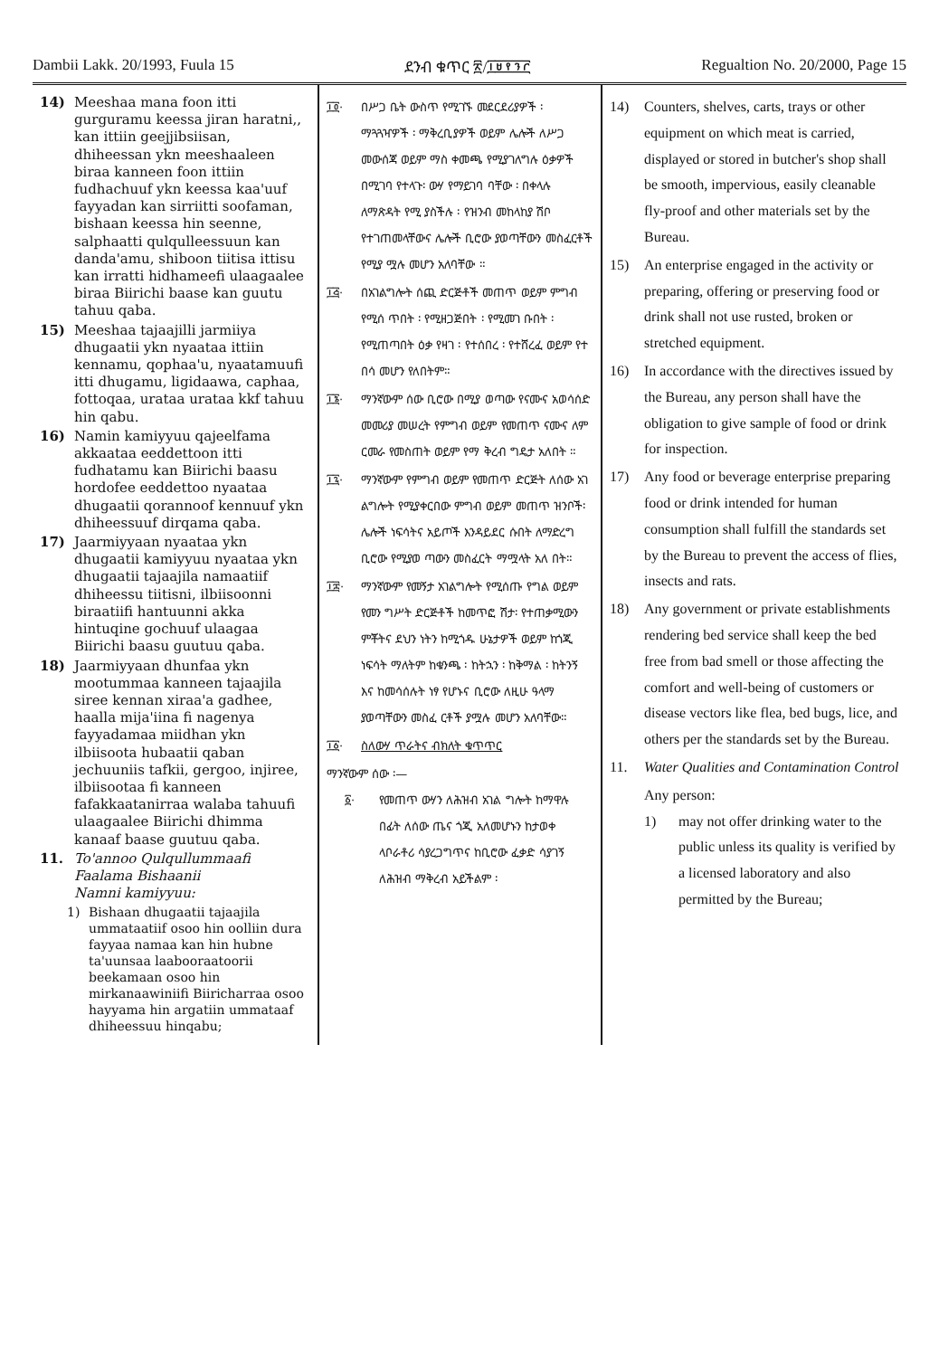Dambii Lakk. 20/1993, Fuula 15 ደንብ ቁጥር ፳/፲፱፻፺፫ Regualtion No. 20/2000, Page 15
14) Meeshaa mana foon itti gurguramu keessa jiran haratni,, kan ittiin geejjibsiisan, dhiheessan ykn meeshaaleen biraa kanneen foon ittiin fudhachuuf ykn keessa kaa'uuf fayyadan kan sirriitti soofaman, bishaan keessa hin seenne, salphaatti qulqulleessuun kan danda'amu, shiboon tiitisa ittisu kan irratti hidhameefi ulaagaalee biraa Biirichi baase kan guutu tahuu qaba.
15) Meeshaa tajaajilli jarmiiya dhugaatii ykn nyaataa ittiin kennamu, qophaa'u, nyaatamuufi itti dhugamu, ligidaawa, caphaa, fottoqaa, urataa urataa kkf tahuu hin qabu.
16) Namin kamiyyuu qajeelfama akkaataa eeddettoon itti fudhatamu kan Biirichi baasu hordofee eeddettoo nyaataa dhugaatii qorannoof kennuuf ykn dhiheessuuf dirqama qaba.
17) Jaarmiyyaan nyaataa ykn dhugaatii kamiyyuu nyaataa ykn dhugaatii tajaajila namaatiif dhiheessu tiitisni, ilbiisoonni biraatiifi hantuunni akka hintuqine gochuuf ulaagaa Biirichi baasu guutuu qaba.
18) Jaarmiyyaan dhunfaa ykn mootummaa kanneen tajaajila siree kennan xiraa'a gadhee, haalla mija'iina fi nagenya fayyadamaa miidhan ykn ilbiisoota hubaatii qaban jechuuniis tafkii, gergoo, injiree, ilbiisootaa fi kanneen fafakkaatanirraa walaba tahuufi ulaagaalee Biirichi dhimma kanaaf baase guutuu qaba.
11. To'annoo Qulqullummaafi Faalama Bishaanii
Namni kamiyyuu:
1) Bishaan dhugaatii tajaajila ummataatiif osoo hin oolliin dura fayyaa namaa kan hin hubne ta'uunsaa laabooraatoorii beekamaan osoo hin mirkanaawiniifi Biiricharraa osoo hayyama hin argatiin ummataaf dhiheessuu hinqabu;
፲፬· በሥጋ ቤት ውስጥ የሚገኙ መደርደሪያዎች ፡ ማጓጓዣዎች ፡ ማቅረቢያዎች ወይም ሌሎች ለሥጋ መውሰጃ ወይም ማስ ቀመጫ የሚያገለግሉ ዕቃዎች በሚገባ የተላጉ፡ ውሃ የማይገባ ባቸው ፡ በቀላሉ ለማጽዳት የሚ ያስችሉ ፡ የዝንብ መከላከያ ሽቦ የተገጠመላቸውና ሌሎች ቢሮው ያወጣቸውን መስፈርቶች የሚያ ሟሉ መሆን አለባቸው ።
፲፭· በአገልግሎት ሰጪ ድርጅቶች መጠጥ ወይም ምግብ የሚሰ ጥበት ፡ የሚዘጋጅበት ፡ የሚመገ ቡበት ፡ የሚጠጣበት ዕቃ የዛገ ፡ የተሰበረ ፡ የተሸረፈ ወይም የተ በሳ መሆን የለበትም።
፲፮· ማንኛውም ሰው ቢሮው በሚያ ወጣው የናሙና አወሳሰድ መመሪያ መሠረት የምግብ ወይም የመጠጥ ናሙና ለም ርመራ የመስጠት ወይም የማ ቅረብ ግዴታ አለበት ።
፲፯· ማንኛውም የምግብ ወይም የመጠጥ ድርጅት ለሰው አገ ልግሎት የሚያቀርበው ምግብ ወይም መጠጥ ዝንቦች፡ ሌሎች ነፍሳትና አይጦች እንዳይደር ሱበት ለማድረግ ቢሮው የሚያወ ጣውን መስፈርት ማሟላት አለ በት።
፲፰· ማንኛውም የመኝታ አገልግሎት የሚሰጡ የግል ወይም የመን ግሥት ድርጅቶች ከመጥፎ ሽታ፡ የተጠቃሚውን ምቾትና ደህን ነትን ከሚጎዱ ሁኔታዎች ወይም ከጎጂ ነፍሳት ማለትም ከቁንጫ ፡ ከትኋን ፡ ከቅማል ፡ ከትንኝ እና ከመሳሰሉት ነፃ የሆኑና ቢሮው ለዚሁ ዓላማ ያወጣቸውን መስፈ ርቶች ያሟሉ መሆን አለባቸው።
፲፩· ስለውሃ ጥራትና ብክለት ቁጥጥር
ማንኛውም ሰው ፡—
፩· የመጠጥ ውሃን ለሕዝብ አገል ግሎት ከማዋሉ በፊት ለሰው ጤና ጎጂ አለመሆኑን ከታወቀ ላቦራቶሪ ሳያረጋግጥና ከቢሮው ፈቃድ ሳያገኝ ለሕዝብ ማቅረብ አይችልም ፡
14) Counters, shelves, carts, trays or other equipment on which meat is carried, displayed or stored in butcher's shop shall be smooth, impervious, easily cleanable fly-proof and other materials set by the Bureau.
15) An enterprise engaged in the activity or preparing, offering or preserving food or drink shall not use rusted, broken or stretched equipment.
16) In accordance with the directives issued by the Bureau, any person shall have the obligation to give sample of food or drink for inspection.
17) Any food or beverage enterprise preparing food or drink intended for human consumption shall fulfill the standards set by the Bureau to prevent the access of flies, insects and rats.
18) Any government or private establishments rendering bed service shall keep the bed free from bad smell or those affecting the comfort and well-being of customers or disease vectors like flea, bed bugs, lice, and others per the standards set by the Bureau.
11. Water Qualities and Contamination Control
Any person:
1) may not offer drinking water to the public unless its quality is verified by a licensed laboratory and also permitted by the Bureau;